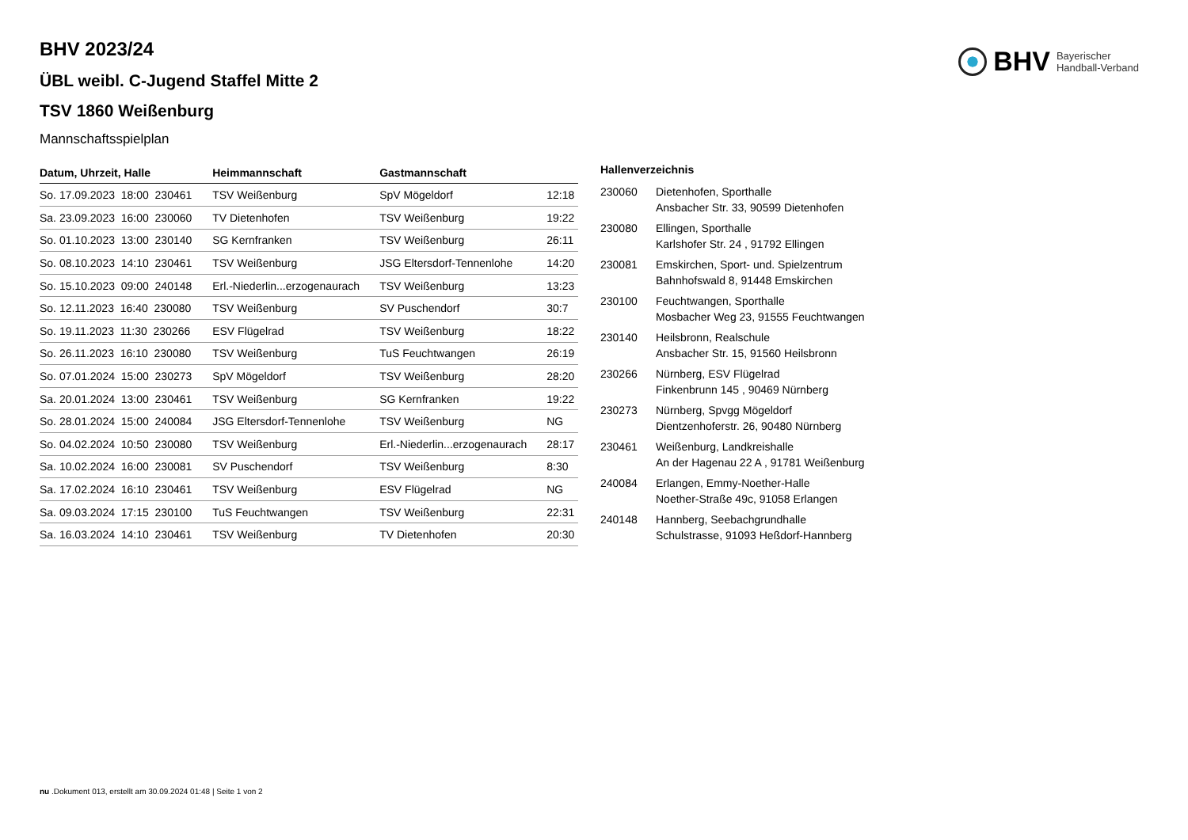BHV Bayerischer
Handball-Verband
BHV 2023/24
ÜBL weibl. C-Jugend Staffel Mitte 2
TSV 1860 Weißenburg
Mannschaftsspielplan
| Datum, Uhrzeit, Halle | Heimmannschaft | Gastmannschaft | |
| --- | --- | --- | --- |
| So. 17.09.2023 18:00 230461 | TSV Weißenburg | SpV Mögeldorf | 12:18 |
| Sa. 23.09.2023 16:00 230060 | TV Dietenhofen | TSV Weißenburg | 19:22 |
| So. 01.10.2023 13:00 230140 | SG Kernfranken | TSV Weißenburg | 26:11 |
| So. 08.10.2023 14:10 230461 | TSV Weißenburg | JSG Eltersdorf-Tennenlohe | 14:20 |
| So. 15.10.2023 09:00 240148 | Erl.-Niederlin...erzogenaurach | TSV Weißenburg | 13:23 |
| So. 12.11.2023 16:40 230080 | TSV Weißenburg | SV Puschendorf | 30:7 |
| So. 19.11.2023 11:30 230266 | ESV Flügelrad | TSV Weißenburg | 18:22 |
| So. 26.11.2023 16:10 230080 | TSV Weißenburg | TuS Feuchtwangen | 26:19 |
| So. 07.01.2024 15:00 230273 | SpV Mögeldorf | TSV Weißenburg | 28:20 |
| Sa. 20.01.2024 13:00 230461 | TSV Weißenburg | SG Kernfranken | 19:22 |
| So. 28.01.2024 15:00 240084 | JSG Eltersdorf-Tennenlohe | TSV Weißenburg | NG |
| So. 04.02.2024 10:50 230080 | TSV Weißenburg | Erl.-Niederlin...erzogenaurach | 28:17 |
| Sa. 10.02.2024 16:00 230081 | SV Puschendorf | TSV Weißenburg | 8:30 |
| Sa. 17.02.2024 16:10 230461 | TSV Weißenburg | ESV Flügelrad | NG |
| Sa. 09.03.2024 17:15 230100 | TuS Feuchtwangen | TSV Weißenburg | 22:31 |
| Sa. 16.03.2024 14:10 230461 | TSV Weißenburg | TV Dietenhofen | 20:30 |
| Hallenverzeichnis | |
| --- | --- |
| 230060 | Dietenhofen, Sporthalle Ansbacher Str. 33, 90599 Dietenhofen |
| 230080 | Ellingen, Sporthalle Karlshofer Str. 24 , 91792 Ellingen |
| 230081 | Emskirchen, Sport- und. Spielzentrum Bahnhofswald 8, 91448 Emskirchen |
| 230100 | Feuchtwangen, Sporthalle Mosbacher Weg 23, 91555 Feuchtwangen |
| 230140 | Heilsbronn, Realschule Ansbacher Str. 15, 91560 Heilsbronn |
| 230266 | Nürnberg, ESV Flügelrad Finkenbrunn 145 , 90469 Nürnberg |
| 230273 | Nürnberg, Spvgg Mögeldorf Dientzenhoferstr. 26, 90480 Nürnberg |
| 230461 | Weißenburg, Landkreishalle An der Hagenau 22 A , 91781 Weißenburg |
| 240084 | Erlangen, Emmy-Noether-Halle Noether-Straße 49c, 91058 Erlangen |
| 240148 | Hannberg, Seebachgrundhalle Schulstrasse, 91093 Heßdorf-Hannberg |
nu .Dokument 013, erstellt am 30.09.2024 01:48 | Seite 1 von 2